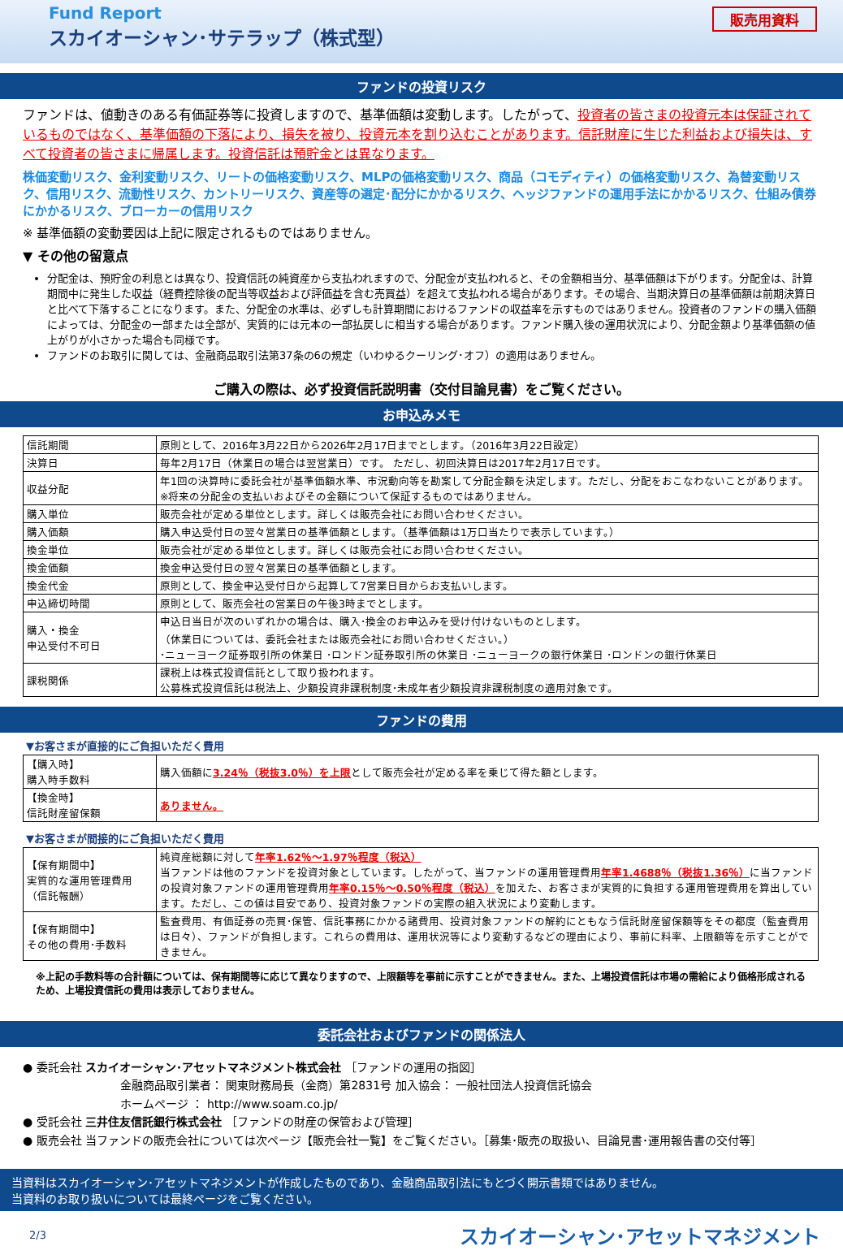Fund Report
スカイオーシャン･サテラップ（株式型）
販売用資料
ファンドの投資リスク
ファンドは、値動きのある有価証券等に投資しますので、基準価額は変動します。したがって、投資者の皆さまの投資元本は保証されているものではなく、基準価額の下落により、損失を被り、投資元本を割り込むことがあります。信託財産に生じた利益および損失は、すべて投資者の皆さまに帰属します。投資信託は預貯金とは異なります。
株価変動リスク、金利変動リスク、リートの価格変動リスク、MLPの価格変動リスク、商品（コモディティ）の価格変動リスク、為替変動リスク、信用リスク、流動性リスク、カントリーリスク、資産等の選定･配分にかかるリスク、ヘッジファンドの運用手法にかかるリスク、仕組み債券にかかるリスク、ブローカーの信用リスク
※ 基準価額の変動要因は上記に限定されるものではありません。
▼ その他の留意点
分配金は、預貯金の利息とは異なり、投資信託の純資産から支払われますので、分配金が支払われると、その金額相当分、基準価額は下がります。分配金は、計算期間中に発生した収益（経費控除後の配当等収益および評価益を含む売買益）を超えて支払われる場合があります。その場合、当期決算日の基準価額は前期決算日と比べて下落することになります。また、分配金の水準は、必ずしも計算期間におけるファンドの収益率を示すものではありません。投資者のファンドの購入価額によっては、分配金の一部または全部が、実質的には元本の一部払戻しに相当する場合があります。ファンド購入後の運用状況により、分配金額より基準価額の値上がりが小さかった場合も同様です。
ファンドのお取引に関しては、金融商品取引法第37条の6の規定（いわゆるクーリング･オフ）の適用はありません。
ご購入の際は、必ず投資信託説明書（交付目論見書）をご覧ください。
お申込みメモ
| 信託期間 | 原則として、2016年3月22日から2026年2月17日までとします。（2016年3月22日設定） |
| 決算日 | 毎年2月17日（休業日の場合は翌営業日）です。 ただし、初回決算日は2017年2月17日です。 |
| 収益分配 | 年1回の決算時に委託会社が基準価額水準、市況動向等を勘案して分配金額を決定します。ただし、分配をおこなわないことがあります。 ※将来の分配金の支払いおよびその金額について保証するものではありません。 |
| 購入単位 | 販売会社が定める単位とします。詳しくは販売会社にお問い合わせください。 |
| 購入価額 | 購入申込受付日の翌々営業日の基準価額とします。（基準価額は1万口当たりで表示しています。） |
| 換金単位 | 販売会社が定める単位とします。詳しくは販売会社にお問い合わせください。 |
| 換金価額 | 換金申込受付日の翌々営業日の基準価額とします。 |
| 換金代金 | 原則として、換金申込受付日から起算して7営業日目からお支払いします。 |
| 申込締切時間 | 原則として、販売会社の営業日の午後3時までとします。 |
| 購入・換金 申込受付不可日 | 申込日当日が次のいずれかの場合は、購入･換金のお申込みを受け付けないものとします。 （休業日については、委託会社または販売会社にお問い合わせください。） ･ニューヨーク証券取引所の休業日 ･ロンドン証券取引所の休業日 ･ニューヨークの銀行休業日 ･ロンドンの銀行休業日 |
| 課税関係 | 課税上は株式投資信託として取り扱われます。 公募株式投資信託は税法上、少額投資非課税制度･未成年者少額投資非課税制度の適用対象です。 |
ファンドの費用
▼お客さまが直接的にご負担いただく費用
| 【購入時】 購入時手数料 | 購入価額に 3.24％（税抜3.0％）を上限 として販売会社が定める率を乗じて得た額とします。 |
| 【換金時】 信託財産留保額 | ありません。 |
▼お客さまが間接的にご負担いただく費用
| 【保有期間中】 実質的な運用管理費用 （信託報酬） | 純資産総額に対して 年率1.62％～1.97％程度（税込） 当ファンドは他のファンドを投資対象としています。したがって、当ファンドの運用管理費用 年率1.4688％（税抜1.36％） に当ファンドの投資対象ファンドの運用管理費用 年率0.15％～0.50％程度（税込） を加えた、お客さまが実質的に負担する運用管理費用を算出しています。ただし、この値は目安であり、投資対象ファンドの実際の組入状況により変動します。 |
| 【保有期間中】 その他の費用･手数料 | 監査費用、有価証券の売買･保管、信託事務にかかる諸費用、投資対象ファンドの解約にともなう信託財産留保額等をその都度（監査費用は日々）、ファンドが負担します。これらの費用は、運用状況等により変動するなどの理由により、事前に料率、上限額等を示すことができません。 |
※上記の手数料等の合計額については、保有期間等に応じて異なりますので、上限額等を事前に示すことができません。また、上場投資信託は市場の需給により価格形成されるため、上場投資信託の費用は表示しておりません。
委託会社およびファンドの関係法人
● 委託会社 スカイオーシャン･アセットマネジメント株式会社 ［ファンドの運用の指図］
金融商品取引業者： 関東財務局長（金商）第2831号 加入協会： 一般社団法人投資信託協会
ホームページ ： http://www.soam.co.jp/
● 受託会社 三井住友信託銀行株式会社 ［ファンドの財産の保管および管理］
● 販売会社 当ファンドの販売会社については次ページ【販売会社一覧】をご覧ください。［募集･販売の取扱い、目論見書･運用報告書の交付等］
当資料はスカイオーシャン･アセットマネジメントが作成したものであり、金融商品取引法にもとづく開示書類ではありません。
当資料のお取り扱いについては最終ページをご覧ください。
2/3 スカイオーシャン･アセットマネジメント